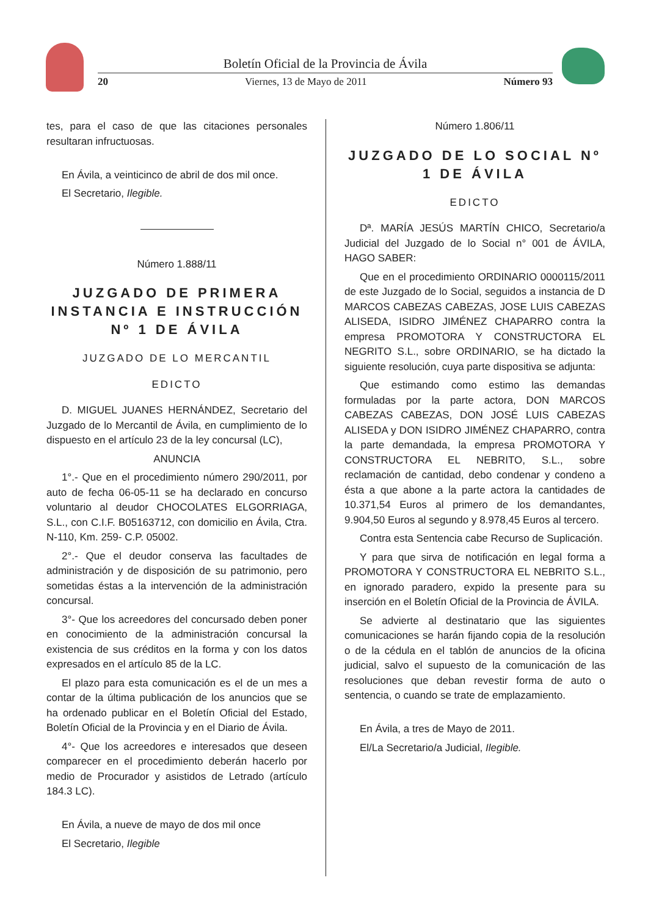Boletín Oficial de la Provincia de Ávila
20 Viernes, 13 de Mayo de 2011 Número 93
tes, para el caso de que las citaciones personales resultaran infructuosas.
En Ávila, a veinticinco de abril de dos mil once.
El Secretario, Ilegible.
Número 1.888/11
JUZGADO DE PRIMERA INSTANCIA E INSTRUCCIÓN Nº 1 DE ÁVILA
JUZGADO DE LO MERCANTIL
EDICTO
D. MIGUEL JUANES HERNÁNDEZ, Secretario del Juzgado de lo Mercantil de Ávila, en cumplimiento de lo dispuesto en el artículo 23 de la ley concursal (LC),
ANUNCIA
1°.- Que en el procedimiento número 290/2011, por auto de fecha 06-05-11 se ha declarado en concurso voluntario al deudor CHOCOLATES ELGORRIAGA, S.L., con C.I.F. B05163712, con domicilio en Ávila, Ctra. N-110, Km. 259- C.P. 05002.
2°.- Que el deudor conserva las facultades de administración y de disposición de su patrimonio, pero sometidas éstas a la intervención de la administración concursal.
3°- Que los acreedores del concursado deben poner en conocimiento de la administración concursal la existencia de sus créditos en la forma y con los datos expresados en el artículo 85 de la LC.
El plazo para esta comunicación es el de un mes a contar de la última publicación de los anuncios que se ha ordenado publicar en el Boletín Oficial del Estado, Boletín Oficial de la Provincia y en el Diario de Ávila.
4°- Que los acreedores e interesados que deseen comparecer en el procedimiento deberán hacerlo por medio de Procurador y asistidos de Letrado (artículo 184.3 LC).
En Ávila, a nueve de mayo de dos mil once
El Secretario, Ilegible
Número 1.806/11
JUZGADO DE LO SOCIAL Nº 1 DE ÁVILA
EDICTO
Dª. MARÍA JESÚS MARTÍN CHICO, Secretario/a Judicial del Juzgado de lo Social n° 001 de ÁVILA, HAGO SABER:
Que en el procedimiento ORDINARIO 0000115/2011 de este Juzgado de lo Social, seguidos a instancia de D MARCOS CABEZAS CABEZAS, JOSE LUIS CABEZAS ALISEDA, ISIDRO JIMÉNEZ CHAPARRO contra la empresa PROMOTORA Y CONSTRUCTORA EL NEGRITO S.L., sobre ORDINARIO, se ha dictado la siguiente resolución, cuya parte dispositiva se adjunta:
Que estimando como estimo las demandas formuladas por la parte actora, DON MARCOS CABEZAS CABEZAS, DON JOSÉ LUIS CABEZAS ALISEDA y DON ISIDRO JIMÉNEZ CHAPARRO, contra la parte demandada, la empresa PROMOTORA Y CONSTRUCTORA EL NEBRITO, S.L., sobre reclamación de cantidad, debo condenar y condeno a ésta a que abone a la parte actora la cantidades de 10.371,54 Euros al primero de los demandantes, 9.904,50 Euros al segundo y 8.978,45 Euros al tercero.
Contra esta Sentencia cabe Recurso de Suplicación.
Y para que sirva de notificación en legal forma a PROMOTORA Y CONSTRUCTORA EL NEBRITO S.L., en ignorado paradero, expido la presente para su inserción en el Boletín Oficial de la Provincia de ÁVILA.
Se advierte al destinatario que las siguientes comunicaciones se harán fijando copia de la resolución o de la cédula en el tablón de anuncios de la oficina judicial, salvo el supuesto de la comunicación de las resoluciones que deban revestir forma de auto o sentencia, o cuando se trate de emplazamiento.
En Ávila, a tres de Mayo de 2011.
El/La Secretario/a Judicial, Ilegible.